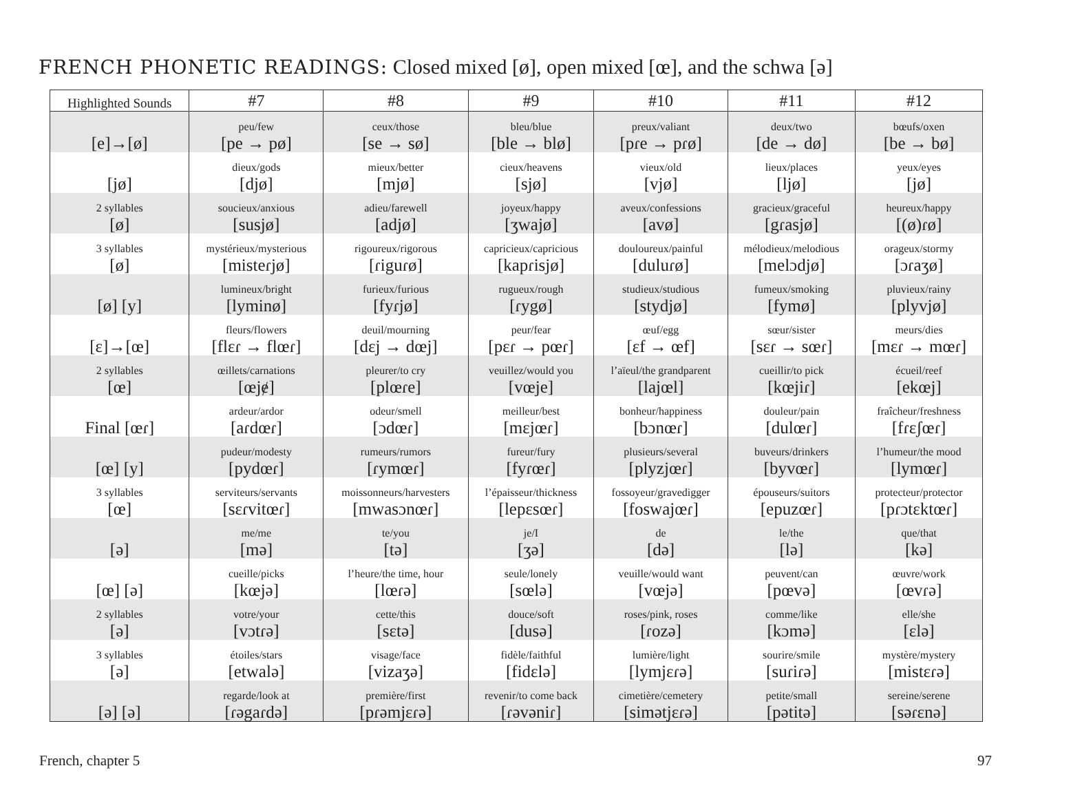FRENCH PHONETIC READINGS: Closed mixed [ø], open mixed [œ], and the schwa [ə]
| Highlighted Sounds | #7 | #8 | #9 | #10 | #11 | #12 |
| --- | --- | --- | --- | --- | --- | --- |
| [e]→[ø] | peu/few [pe → pø] | ceux/those [se → sø] | bleu/blue [ble → blø] | preux/valiant [pɾe → pɾø] | deux/two [de → dø] | bœufs/oxen [be → bø] |
| [jø] | dieux/gods [djø] | mieux/better [mjø] | cieux/heavens [sjø] | vieux/old [vjø] | lieux/places [ljø] | yeux/eyes [jø] |
| 2 syllables [ø] | soucieux/anxious [susjø] | adieu/farewell [adjø] | joyeux/happy [ʒwajø] | aveux/confessions [avø] | gracieux/graceful [gɾasjø] | heureux/happy [(ø)ɾø] |
| 3 syllables [ø] | mystérieux/mysterious [misteɾjø] | rigoureux/rigorous [ɾiguɾø] | capricieux/capricious [kapɾisjø] | douloureux/painful [duluɾø] | mélodieux/melodious [melɔdjø] | orageux/stormy [ɔɾaʒø] |
| [ø] [y] | lumineux/bright [lyminø] | furieux/furious [fyɾjø] | rugueux/rough [ɾygø] | studieux/studious [stydjø] | fumeux/smoking [fymø] | pluvieux/rainy [plyvjø] |
| [ɛ]→[œ] | fleurs/flowers [flɛɾ → flœɾ] | deuil/mourning [dɛj → dœj] | peur/fear [pɛɾ → pœɾ] | œuf/egg [ɛf → œf] | sœur/sister [sɛɾ → sœɾ] | meurs/dies [mɛɾ → mœɾ] |
| 2 syllables [œ] | œillets/carnations [œjɇ] | pleurer/to cry [plœɾe] | veuillez/would you [vœje] | l’aïeul/the grandparent [lajœl] | cueillir/to pick [kœjiɾ] | écueil/reef [ekœj] |
| Final [œɾ] | ardeur/ardor [aɾdœɾ] | odeur/smell [ɔdœɾ] | meilleur/best [mɛjœɾ] | bonheur/happiness [bɔnœɾ] | douleur/pain [dulœɾ] | fraîcheur/freshness [fɾɛʃœɾ] |
| [œ] [y] | pudeur/modesty [pydœɾ] | rumeurs/rumors [ɾymœɾ] | fureur/fury [fyɾœɾ] | plusieurs/several [plyzjœɾ] | buveurs/drinkers [byvœɾ] | l’humeur/the mood [lymœɾ] |
| 3 syllables [œ] | serviteurs/servants [sɛɾvitœɾ] | moissonneurs/harvesters [mwasɔnœɾ] | l’épaisseur/thickness [lepɛsœɾ] | fossoyeur/gravedigger [foswajœɾ] | épouseurs/suitors [epuzœɾ] | protecteur/protector [pɾɔtɛktœɾ] |
| [ə] | me/me [mə] | te/you [tə] | je/I [ʒə] | de [də] | le/the [lə] | que/that [kə] |
| [œ] [ə] | cueille/picks [kœjə] | l’heure/the time, hour [lœɾə] | seule/lonely [sœlə] | veuille/would want [vœjə] | peuvent/can [pœvə] | œuvre/work [œvɾə] |
| 2 syllables [ə] | votre/your [vɔtɾə] | cette/this [sɛtə] | douce/soft [dusə] | roses/pink, roses [ɾozə] | comme/like [kɔmə] | elle/she [ɛlə] |
| 3 syllables [ə] | étoiles/stars [etwalə] | visage/face [vizaʒə] | fidèle/faithful [fidɛlə] | lumière/light [lymjɛɾə] | sourire/smile [suɾiɾə] | mystère/mystery [mistɛɾə] |
| [ə] [ə] | regarde/look at [ɾəgaɾdə] | première/first [pɾəmjɛɾə] | revenir/to come back [ɾəvəniɾ] | cimetière/cemetery [simətjɛɾə] | petite/small [pətitə] | sereine/serene [səɾɛnə] |
French, chapter 5 97